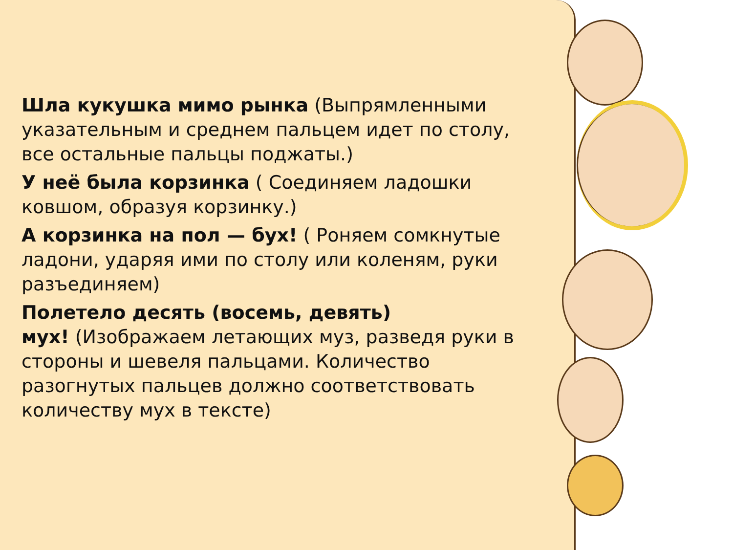Шла кукушка мимо рынка (Выпрямленными указательным и среднем пальцем идет по столу, все остальные пальцы поджаты.)
У неё была корзинка ( Соединяем ладошки ковшом, образуя корзинку.)
А корзинка на пол — бух! ( Роняем сомкнутые ладони, ударяя ими по столу или коленям, руки разъединяем)
Полетело десять (восемь, девять)
мух! (Изображаем летающих муз, разведя руки в стороны и шевеля пальцами. Количество разогнутых пальцев должно соответствовать количеству мух в тексте)